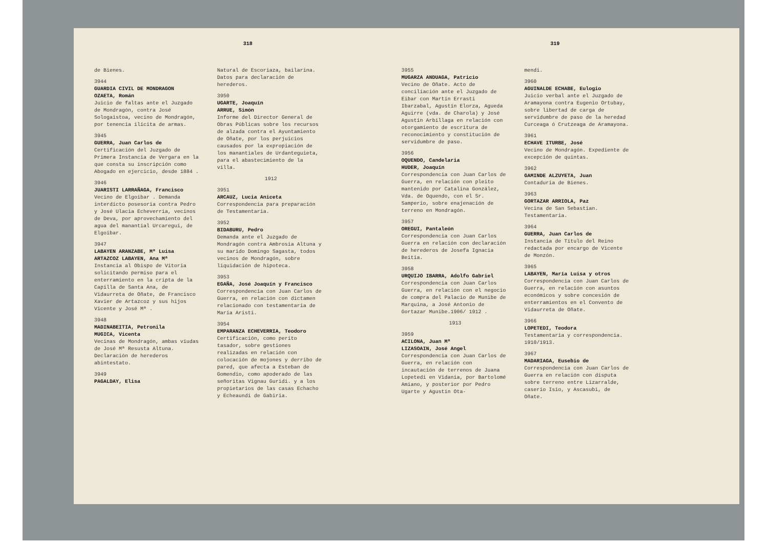318
de Bienes.
3944
GUARDIA CIVIL DE MONDRAGON
OZAETA, Román
Juicio de faltas ante el Juzgado de Mondragón, contra José Sologaistoa, vecino de Mondragón, por tenencia ilícita de armas.
3945
GUERRA, Juan Carlos de
Certificación del Juzgado de Primera Instancia de Vergara en la que consta su inscripción como Abogado en ejercicio, desde 1884 .
3946
JUARISTI LARRAÑAGA, Francisco
Vecino de Elgoibar . Demanda interdicto posesoria contra Pedro y José Ulacia Echeverria, vecinos de Deva, por aprovechamiento del agua del manantial Urcaregui, de Elgoibar.
3947
LABAYEN ARANZABE, Mª Luisa
ARTAZCOZ LABAYEN, Ana Mª
Instancia al Obispo de Vitoria solicitando permiso para el enterramiento en la cripta de la Capilla de Santa Ana, de Vidaurreta de Oñate, de Francisco Xavier de Artazcoz y sus hijos Vicente y José Mª .
3948
MADINABEITIA, Petronila
MUGICA, Vicenta
Vecinas de Mondragón, ambas viudas de José Mª Resusta Altuna. Declaración de herederos abintestato.
3949
PAGALDAY, Elisa
Natural de Escoriaza, bailarina. Datos para declaración de herederos.
3950
UGARTE, Joaquín
ARRUE, Simón
Informe del Director General de Obras Públicas sobre los recursos de alzada contra el Ayuntamiento de Oñate, por los perjuicios causados por la expropiación de los manantiales de Urdanteguieta, para el abastecimiento de la villa.
1912
3951
ARCAUZ, Lucia Aniceta
Correspondencia para preparación de Testamentaria.
3952
BIDABURU, Pedro
Demanda ante el Juzgado de Mondragón contra Ambrosia Altuna y su marido Domingo Sagasta, todos vecinos de Mondragón, sobre liquidación de hipoteca.
3953
EGAÑA, José Joaquín y Francisco
Correspondencia con Juan Carlos de Guerra, en relación con dictamen relacionado con testamentaria de María Aristi.
3954
EMPARANZA ECHEVERRIA, Teodoro
Certificación, como perito tasador, sobre gestiones realizadas en relación con colocación de mojones y derribo de pared, que afecta a Esteban de Gomendio, como apoderado de las señoritas Vignau Guridi. y a los propietarios de las casas Echacho y Echeaundi de Gabiria.
319
3955
MUGARZA ANDUAGA, Patricio
Vecino de Oñate. Acto de conciliación ante el Juzgado de Eibar con Martín Errasti Ibarzabal, Agustín Elorza, Agueda Aguirre (vda. de Charola) y José Agustín Arbillaga en relación con otorgamiento de escritura de reconocimiento y constitución de servidumbre de paso.
3956
OQUENDO, Candelaria
HUDER, Joaquín
Correspondencia con Juan Carlos de Guerra, en relación con pleito mantenido por Catalina González, Vda. de Oquendo, con el Sr. Samperio, sobre enajenación de terreno en Mondragón.
3957
OREGUI, Pantaleón
Correspondencia con Juan Carlos Guerra en relación con declaración de herederos de Josefa Ignacia Beitia.
3958
URQUIJO IBARRA, Adolfo Gabriel
Correspondencia con Juan Carlos Guerra, en relación con el negocio de compra del Palacio de Munibe de Marquina, a José Antonio de Gortazar Munibe.1906/ 1912 .
1913
3959
ACILONA, Juan Mª
LIZASOAIN, José Angel
Correspondencia con Juan Carlos de Guerra, en relación con incautación de terrenos de Juana Lopetedi en Vidania, por Bartolomé Amiano, y posterior por Pedro Ugarte y Agustín Ota-
mendi.
3960
AGUINALDE ECHABE, Eulogio
Juicio verbal ante el Juzgado de Aramayona contra Eugenio Ortubay, sobre libertad de carga de servidumbre de paso de la heredad Curceaga ó Crutzeaga de Aramayona.
3961
ECHAVE ITURBE, José
Vecino de Mondragón. Expediente de excepción de quintas.
3962
GAMINDE ALZUYETA, Juan
Contaduria de Bienes.
3963
GORTAZAR ARRIOLA, Paz
Vecina de San Sebastian. Testamentaria.
3964
GUERRA, Juan Carlos de
Instancia de Título del Reino redactada por encargo de Vicente de Monzón.
3965
LABAYEN, María Luisa y otros
Correspondencia con Juan Carlos de Guerra, en relación con asuntos económicos y sobre concesión de enterramientos en el Convento de Vidaurreta de Oñate.
3966
LOPETEDI, Teodora
Testamentaria y correspondencia. 1910/1913.
3967
MADARIAGA, Eusebio de
Correspondencia con Juan Carlos de Guerra en relación con disputa sobre terreno entre Lizarralde, caserío Isio, y Ascasubi, de Oñate.